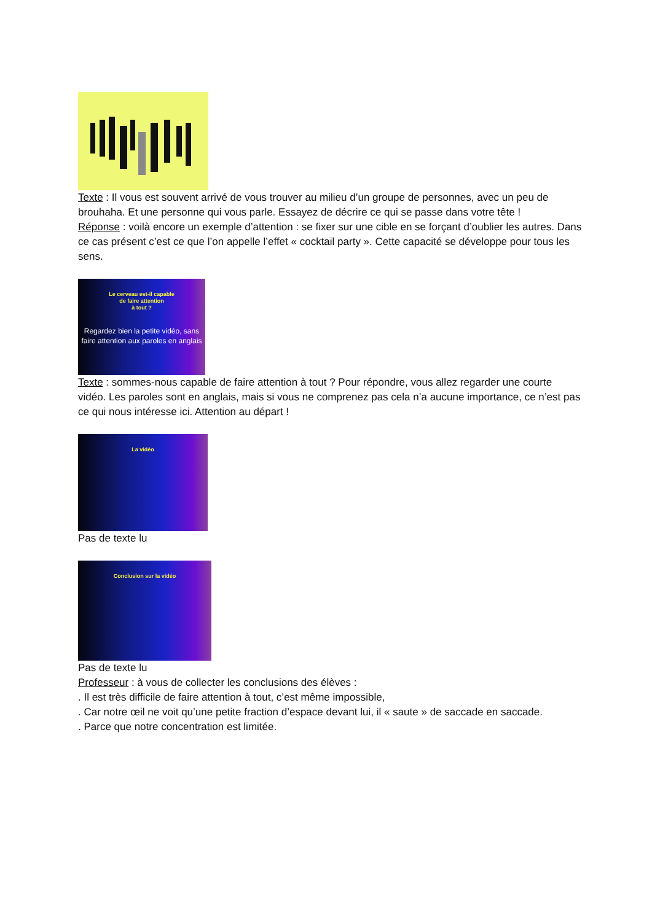Texte : Il vous est souvent arrivé de vous trouver au milieu d’un groupe de personnes, avec un peu de brouhaha. Et une personne qui vous parle. Essayez de décrire ce qui se passe dans votre tête !
Réponse : voilà encore un exemple d’attention : se fixer sur une cible en se forçant d’oublier les autres. Dans ce cas présent c’est ce que l’on appelle l’effet « cocktail party ». Cette capacité se développe pour tous les sens.
Le cerveau est-il capable
de faire attention
à tout ?
Regardez bien la petite vidéo, sans faire attention aux paroles en anglais
Texte : sommes-nous capable de faire attention à tout ? Pour répondre, vous allez regarder une courte vidéo. Les paroles sont en anglais, mais si vous ne comprenez pas cela n’a aucune importance, ce n’est pas ce qui nous intéresse ici. Attention au départ !
La vidéo
Pas de texte lu
Conclusion sur la vidéo
Pas de texte lu
Professeur : à vous de collecter les conclusions des élèves :
. Il est très difficile de faire attention à tout, c’est même impossible,
. Car notre œil ne voit qu’une petite fraction d’espace devant lui, il « saute » de saccade en saccade.
. Parce que notre concentration est limitée.